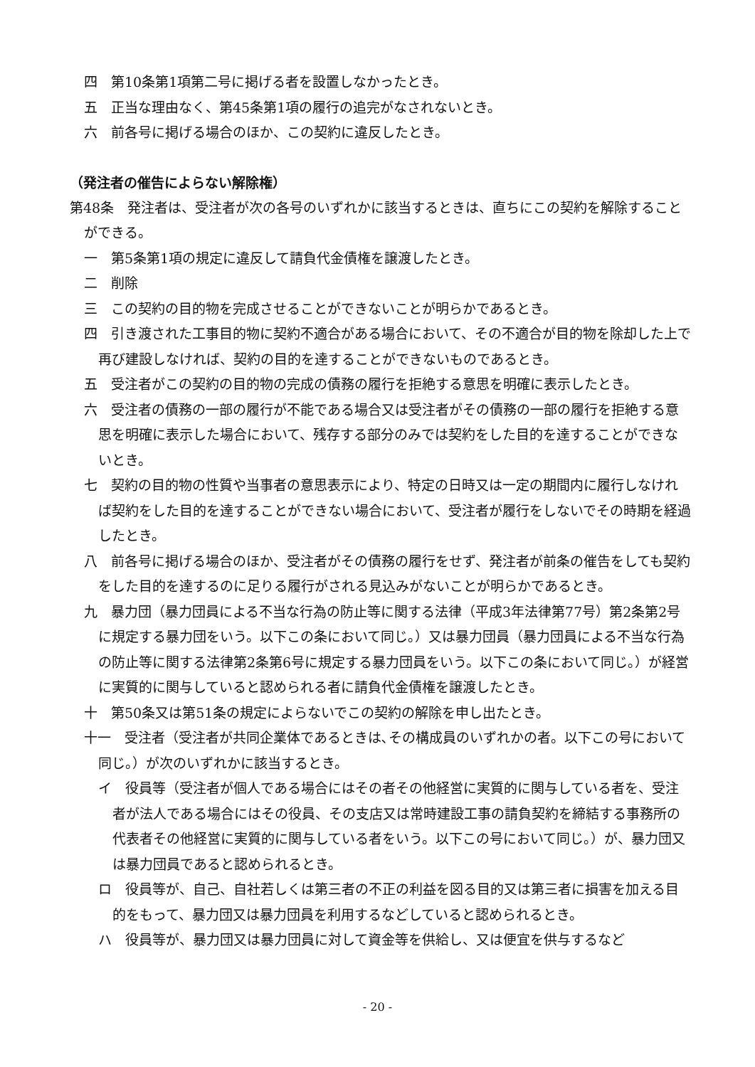四　第10条第1項第二号に掲げる者を設置しなかったとき。
五　正当な理由なく、第45条第1項の履行の追完がなされないとき。
六　前各号に掲げる場合のほか、この契約に違反したとき。
（発注者の催告によらない解除権）
第48条　発注者は、受注者が次の各号のいずれかに該当するときは、直ちにこの契約を解除することができる。
一　第5条第1項の規定に違反して請負代金債権を譲渡したとき。
二　削除
三　この契約の目的物を完成させることができないことが明らかであるとき。
四　引き渡された工事目的物に契約不適合がある場合において、その不適合が目的物を除却した上で再び建設しなければ、契約の目的を達することができないものであるとき。
五　受注者がこの契約の目的物の完成の債務の履行を拒絶する意思を明確に表示したとき。
六　受注者の債務の一部の履行が不能である場合又は受注者がその債務の一部の履行を拒絶する意思を明確に表示した場合において、残存する部分のみでは契約をした目的を達することができないとき。
七　契約の目的物の性質や当事者の意思表示により、特定の日時又は一定の期間内に履行しなければ契約をした目的を達することができない場合において、受注者が履行をしないでその時期を経過したとき。
八　前各号に掲げる場合のほか、受注者がその債務の履行をせず、発注者が前条の催告をしても契約をした目的を達するのに足りる履行がされる見込みがないことが明らかであるとき。
九　暴力団（暴力団員による不当な行為の防止等に関する法律（平成3年法律第77号）第2条第2号に規定する暴力団をいう。以下この条において同じ。）又は暴力団員（暴力団員による不当な行為の防止等に関する法律第2条第6号に規定する暴力団員をいう。以下この条において同じ。）が経営に実質的に関与していると認められる者に請負代金債権を譲渡したとき。
十　第50条又は第51条の規定によらないでこの契約の解除を申し出たとき。
十一　受注者（受注者が共同企業体であるときは､その構成員のいずれかの者。以下この号において同じ。）が次のいずれかに該当するとき。
イ　役員等（受注者が個人である場合にはその者その他経営に実質的に関与している者を、受注者が法人である場合にはその役員、その支店又は常時建設工事の請負契約を締結する事務所の代表者その他経営に実質的に関与している者をいう。以下この号において同じ。）が、暴力団又は暴力団員であると認められるとき。
ロ　役員等が、自己、自社若しくは第三者の不正の利益を図る目的又は第三者に損害を加える目的をもって、暴力団又は暴力団員を利用するなどしていると認められるとき。
ハ　役員等が、暴力団又は暴力団員に対して資金等を供給し、又は便宜を供与するなど
- 20 -